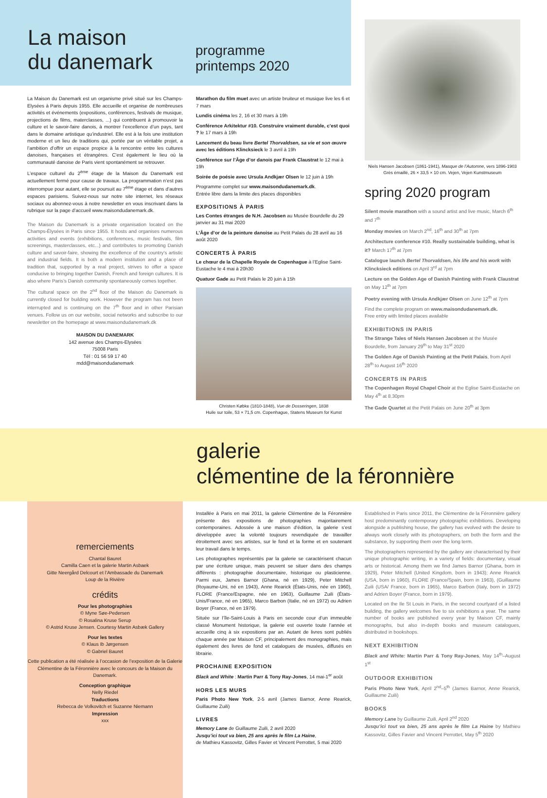La maison
du danemark
programme
printemps 2020
La Maison du Danemark est un organisme privé situé sur les Champs-Elysées à Paris depuis 1955. Elle accueille et organise de nombreuses activités et événements (expositions, conférences, festivals de musique, projections de films, materclasses, ...) qui contribuent à promouvoir la culture et le savoir-faire danois, à montrer l’excellence d’un pays, tant dans le domaine artistique qu’industriel. Elle est à la fois une institution moderne et un lieu de traditions qui, portée par un véritable projet, a l’ambition d’offrir un espace propice à la rencontre entre les cultures danoises, françaises et étrangères. C’est également le lieu où la communauté danoise de Paris vient spontanément se retrouver.
L’espace culturel du 2<sup>ème</sup> étage de la Maison du Danemark est actuellement fermé pour cause de travaux. La programmation n’est pas interrompue pour autant, elle se poursuit au 7<sup>ème</sup> étage et dans d’autres espaces parisiens. Suivez-nous sur notre site internet, les réseaux sociaux ou abonnez-vous à notre newsletter en vous inscrivant dans la rubrique sur la page d’accueil www.maisondudanemark.dk.
The Maison du Danemark is a private organisation located on the Champs-Élysées in Paris since 1955. It hosts and organises numerous activities and events (exhibitions, conferences, music festivals, film screenings, masterclasses, etc...) and contributes to promoting Danish culture and savoir-faire, showing the excellence of the country’s artistic and industrial fields. It is both a modern institution and a place of tradition that, supported by a real project, strives to offer a space conducive to bringing together Danish, French and foreign cultures. It is also where Paris’s Danish community spontaneously comes together.
The cultural space on the 2<sup>nd</sup> floor of the Maison du Danemark is currently closed for building work. However the program has not been interrupted and is continuing on the 7<sup>th</sup> floor and in other Parisian venues. Follow us on our website, social networks and subscribe to our newsletter on the homepage at www.maisondudanemark.dk
MAISON DU DANEMARK
142 avenue des Champs-Elysées
75008 Paris
Tél : 01 56 59 17 40
mdd@maisondudanemark
Marathon du film muet avec un artiste bruiteur et musique live les 6 et 7 mars
Lundis cinéma les 2, 16 et 30 mars à 19h
Conférence Arkitektur #10. Construire vraiment durable, c’est quoi ? le 17 mars à 19h
Lancement du beau livre Bertel Thorvaldsen, sa vie et son œuvre avec les éditions Klincksieck le 3 avril à 19h
Conférence sur l’Âge d’or danois par Frank Claustrat le 12 mai à 19h
Soirée de poésie avec Ursula Andkjær Olsen le 12 juin à 19h
Programme complet sur www.maisondudanemark.dk.
Entrée libre dans la limite des places disponibles
EXPOSITIONS À PARIS
Les Contes étranges de N.H. Jacobsen au Musée Bourdelle du 29 janvier au 31 mai 2020
L’Âge d’or de la peinture danoise au Petit Palais du 28 avril au 16 août 2020
CONCERTS À PARIS
Le chœur de la Chapelle Royale de Copenhague à l’Eglise Saint-Eustache le 4 mai à 20h30
Quatuor Gade au Petit Palais le 20 juin à 15h
Christen Købke (1810-1848), Vue de Dosseringen, 1838
Huile sur toile, 53 × 71,5 cm. Copenhague, Statens Museum for Kunst
Niels Hansen Jacobsen (1861-1941), Masque de l’Automne, vers 1896-1903
Grès émaillé, 26 × 33,5 × 10 cm. Vejen, Vejen Kunstmuseum
spring 2020 program
Silent movie marathon with a sound artist and live music, March 6<sup>th</sup> and 7<sup>th</sup>
Monday movies on March 2<sup>nd</sup>, 16<sup>th</sup> and 30<sup>th</sup> at 7pm
Architecture conference #10. Really sustainable building, what is it? March 17<sup>th</sup> at 7pm
Catalogue launch Bertel Thorvaldsen, his life and his work with Klincksieck editions on April 3<sup>rd</sup> at 7pm
Lecture on the Golden Age of Danish Painting with Frank Claustrat on May 12<sup>th</sup> at 7pm
Poetry evening with Ursula Andkjær Olsen on June 12<sup>th</sup> at 7pm
Find the complete program on www.maisondudanemark.dk.
Free entry with limited places available
EXHIBITIONS IN PARIS
The Strange Tales of Niels Hansen Jacobsen at the Musée Bourdelle, from January 29<sup>th</sup> to May 31<sup>st</sup> 2020
The Golden Age of Danish Painting at the Petit Palais, from April 28<sup>th</sup> to August 16<sup>th</sup> 2020
CONCERTS IN PARIS
The Copenhagen Royal Chapel Choir at the Eglise Saint-Eustache on May 4<sup>th</sup> at 8.30pm
The Gade Quartet at the Petit Palais on June 20<sup>th</sup> at 3pm
galerie
clémentine de la féronnière
remerciements
Chantal Bauret
Camilla Caen et la galerie Martin Asbaek
Gitte Neergård Delcourt et l’Ambassade du Danemark
Loup de la Rivière
crédits
Pour les photographies
© Myne Søe-Pedersen
© Rosalina Kruse Serup
© Astrid Kruse Jensen. Courtesy Martin Asbæk Gallery
Pour les textes
© Klaus Ib Jørgensen
© Gabriel Bauret
Cette publication a été réalisée à l’occasion de l’exposition de la Galerie Clémentine de la Féronnière avec le concours de la Maison du Danemark.
Conception graphique
Nelly Riedel
Traductions
Rebecca de Volkovitch et Suzanne Niemann
Impression
xxx
Installée à Paris en mai 2011, la galerie Clémentine de la Féronnière présente des expositions de photographies majoritairement contemporaines. Adossée à une maison d’édition, la galerie s’est développée avec la volonté toujours revendiquée de travailler étroitement avec ses artistes, sur le fond et la forme et en soutenant leur travail dans le temps.
Les photographes représentés par la galerie se caractérisent chacun par une écriture unique, mais peuvent se situer dans des champs différents : photographie documentaire, historique ou plasticienne. Parmi eux, James Barnor (Ghana, né en 1929), Peter Mitchell (Royaume-Uni, né en 1943), Anne Rearick (États-Unis, née en 1960), FLORE (France/Espagne, née en 1963), Guillaume Zuili (États-Unis/France, né en 1965), Marco Barbon (Italie, né en 1972) ou Adrien Boyer (France, né en 1979).
Située sur l’île-Saint-Louis à Paris en seconde cour d’un immeuble classé Monument historique, la galerie est ouverte toute l’année et accueille cinq à six expositions par an. Autant de livres sont publiés chaque année par Maison CF, principalement des monographies, mais également des livres de fond et catalogues de musées, diffusés en librairie.
PROCHAINE EXPOSITION
Black and White : Martin Parr & Tony Ray-Jones, 14 mai-1<sup>er</sup> août
HORS LES MURS
Paris Photo New York, 2-5 avril (James Barnor, Anne Rearick, Guillaume Zuili)
LIVRES
Memory Lane de Guillaume Zuili, 2 avril 2020
Jusqu’ici tout va bien, 25 ans après le film La Haine,
de Mathieu Kassovitz, Gilles Favier et Vincent Perrottet, 5 mai 2020
Established in Paris since 2011, the Clémentine de la Féronnière gallery host predominantly contemporary photographic exhibitions. Developing alongside a publishing house, the gallery has evolved with the desire to always work closely with its photographers, on both the form and the substance, by supporting them over the long term.
The photographers represented by the gallery are characterised by their unique photographic writing, in a variety of fields: documentary, visual arts or historical. Among them we find James Barnor (Ghana, born in 1929), Peter Mitchell (United Kingdom, born in 1943); Anne Rearick (USA, born in 1960), FLORE (France/Spain, born in 1963), (Guillaume Zuili (USA/ France, born in 1965), Marco Barbon (Italy, born in 1972) and Adrien Boyer (France, born in 1979).
Located on the Ile St Louis in Paris, in the second courtyard of a listed building, the gallery welcomes five to six exhibitions a year. The same number of books are published every year by Maison CF, mainly monographs, but also in-depth books and museum catalogues, distributed in bookshops.
NEXT EXHIBITION
Black and White: Martin Parr & Tony Ray-Jones, May 14<sup>th</sup>–August 1<sup>st</sup>
OUTDOOR EXHIBITION
Paris Photo New York, April 2<sup>nd</sup>–5<sup>th</sup> (James Barnor, Anne Rearick, Guillaume Zuili)
BOOKS
Memory Lane by Guillaume Zuili, April 2<sup>nd</sup> 2020
Jusqu’ici tout va bien, 25 ans après le film La Haine by Mathieu Kassovitz, Gilles Favier and Vincent Perrottet, May 5<sup>th</sup> 2020